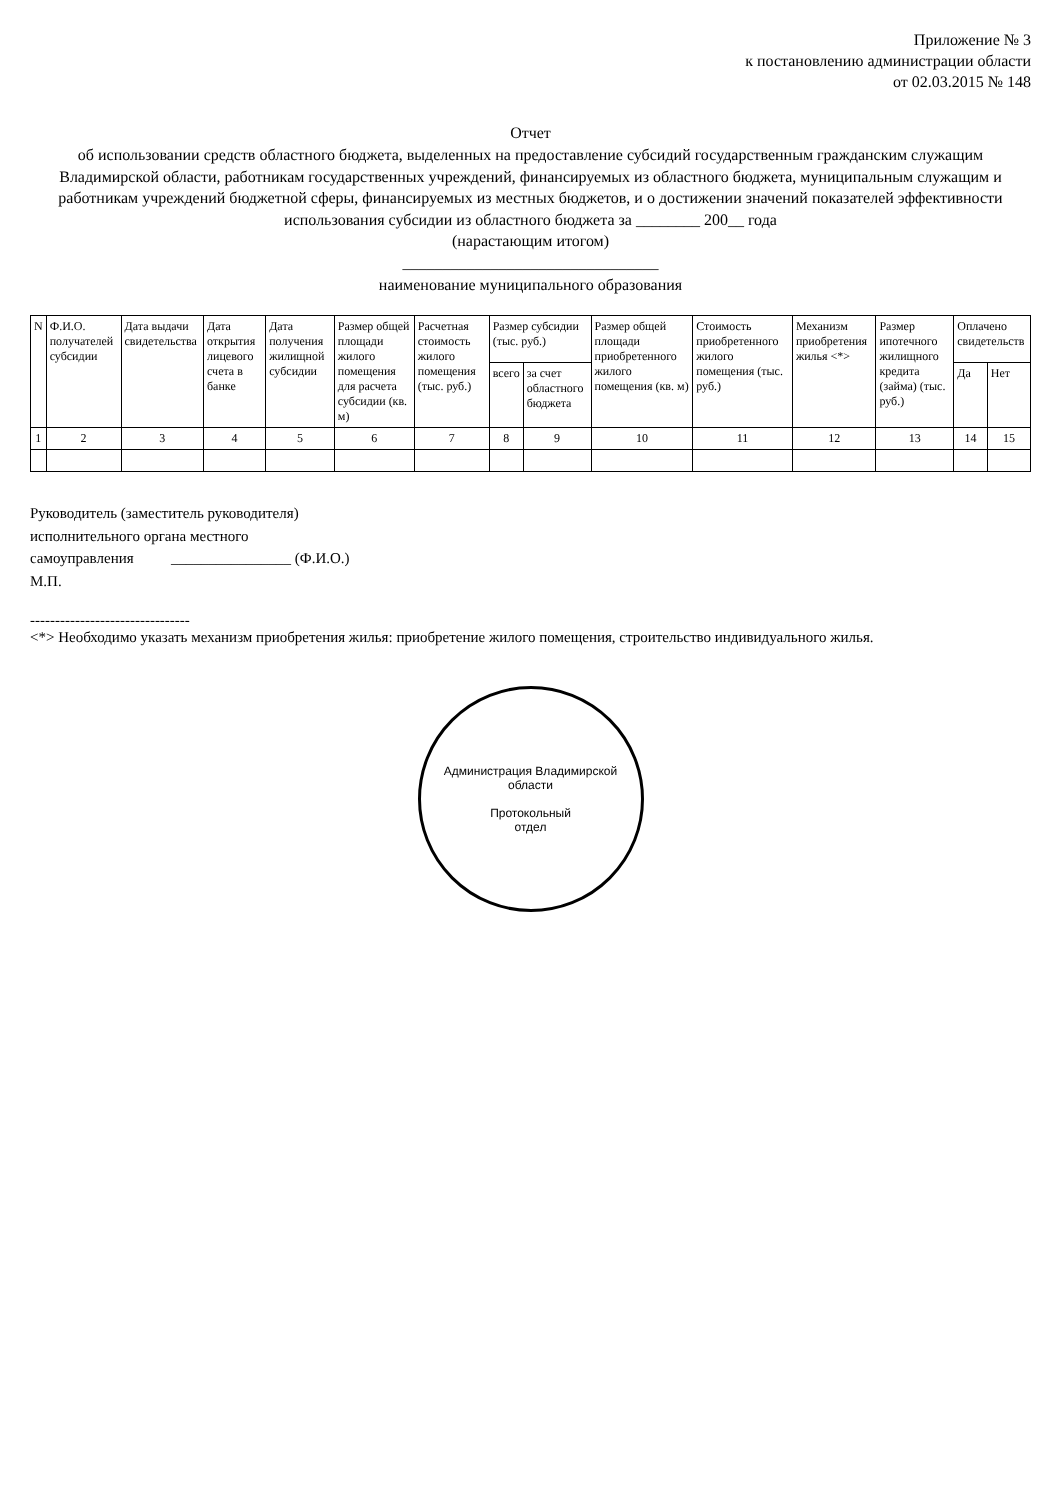Приложение № 3
к постановлению администрации области
от 02.03.2015 № 148
Отчет
об использовании средств областного бюджета, выделенных на предоставление субсидий государственным гражданским служащим Владимирской области, работникам государственных учреждений, финансируемых из областного бюджета, муниципальным служащим и работникам учреждений бюджетной сферы, финансируемых из местных бюджетов, и о достижении значений показателей эффективности использования субсидии из областного бюджета за ________ 200__ года
(нарастающим итогом)
________________________________
наименование муниципального образования
| N | Ф.И.О. получателей субсидии | Дата выдачи свидетельства | Дата открытия лицевого счета в банке | Дата получения жилищной субсидии | Размер общей площади жилого помещения для расчета субсидии (кв. м) | Расчетная стоимость жилого помещения (тыс. руб.) | Размер субсидии (тыс. руб.) | | Размер общей площади приобретенного жилого помещения (кв. м) | Стоимость приобретенного жилого помещения (тыс. руб.) | Механизм приобретения жилья <*> | Размер ипотечного жилищного кредита (займа) (тыс. руб.) | Оплачено свидетельств | |
| --- | --- | --- | --- | --- | --- | --- | --- | --- | --- | --- | --- | --- | --- | --- |
| | | | | | | | всего | за счет областного бюджета | | | | | Да | Нет |
| 1 | 2 | 3 | 4 | 5 | 6 | 7 | 8 | 9 | 10 | 11 | 12 | 13 | 14 | 15 |
Руководитель (заместитель руководителя)
исполнительного органа местного
самоуправления ________________ (Ф.И.О.)
М.П.
--------------------------------
<*> Необходимо указать механизм приобретения жилья: приобретение жилого помещения, строительство индивидуального жилья.
Администрация Владимирской области
Протокольный
отдел